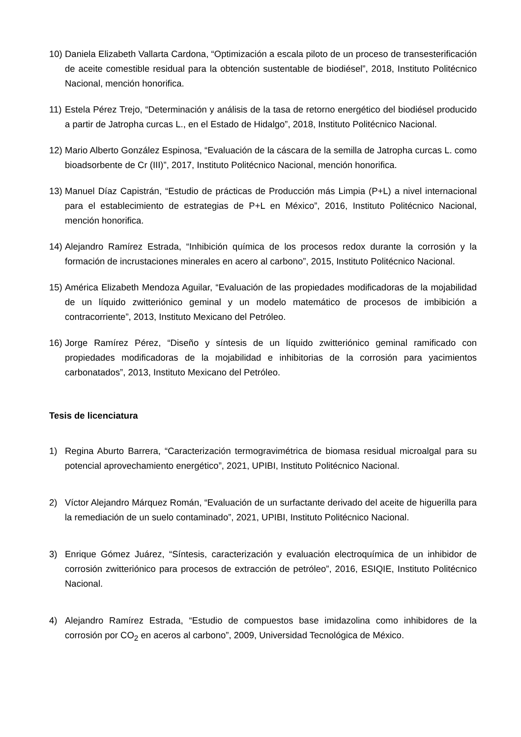10)
Daniela Elizabeth Vallarta Cardona, “Optimización a escala piloto de un proceso de transesterificación de aceite comestible residual para la obtención sustentable de biodiésel”, 2018, Instituto Politécnico Nacional, mención honorifica.
11)
Estela Pérez Trejo, “Determinación y análisis de la tasa de retorno energético del biodiésel producido a partir de Jatropha curcas L., en el Estado de Hidalgo”, 2018, Instituto Politécnico Nacional.
12)
Mario Alberto González Espinosa, “Evaluación de la cáscara de la semilla de Jatropha curcas L. como bioadsorbente de Cr (III)”, 2017, Instituto Politécnico Nacional, mención honorifica.
13)
Manuel Díaz Capistrán, “Estudio de prácticas de Producción más Limpia (P+L) a nivel internacional para el establecimiento de estrategias de P+L en México”, 2016, Instituto Politécnico Nacional, mención honorifica.
14)
Alejandro Ramírez Estrada, “Inhibición química de los procesos redox durante la corrosión y la formación de incrustaciones minerales en acero al carbono”, 2015, Instituto Politécnico Nacional.
15)
América Elizabeth Mendoza Aguilar, “Evaluación de las propiedades modificadoras de la mojabilidad de un líquido zwitteriónico geminal y un modelo matemático de procesos de imbibición a contracorriente”, 2013, Instituto Mexicano del Petróleo.
16)
Jorge Ramírez Pérez, “Diseño y síntesis de un líquido zwitteriónico geminal ramificado con propiedades modificadoras de la mojabilidad e inhibitorias de la corrosión para yacimientos carbonatados”, 2013, Instituto Mexicano del Petróleo.
Tesis de licenciatura
1) Regina Aburto Barrera, “Caracterización termogravimétrica de biomasa residual microalgal para su potencial aprovechamiento energético”, 2021, UPIBI, Instituto Politécnico Nacional.
2) Víctor Alejandro Márquez Román, “Evaluación de un surfactante derivado del aceite de higuerilla para la remediación de un suelo contaminado”, 2021, UPIBI, Instituto Politécnico Nacional.
3) Enrique Gómez Juárez, “Síntesis, caracterización y evaluación electroquímica de un inhibidor de corrosión zwitteriónico para procesos de extracción de petróleo”, 2016, ESIQIE, Instituto Politécnico Nacional.
4) Alejandro Ramírez Estrada, “Estudio de compuestos base imidazolina como inhibidores de la corrosión por CO<sub>2</sub> en aceros al carbono”, 2009, Universidad Tecnológica de México.